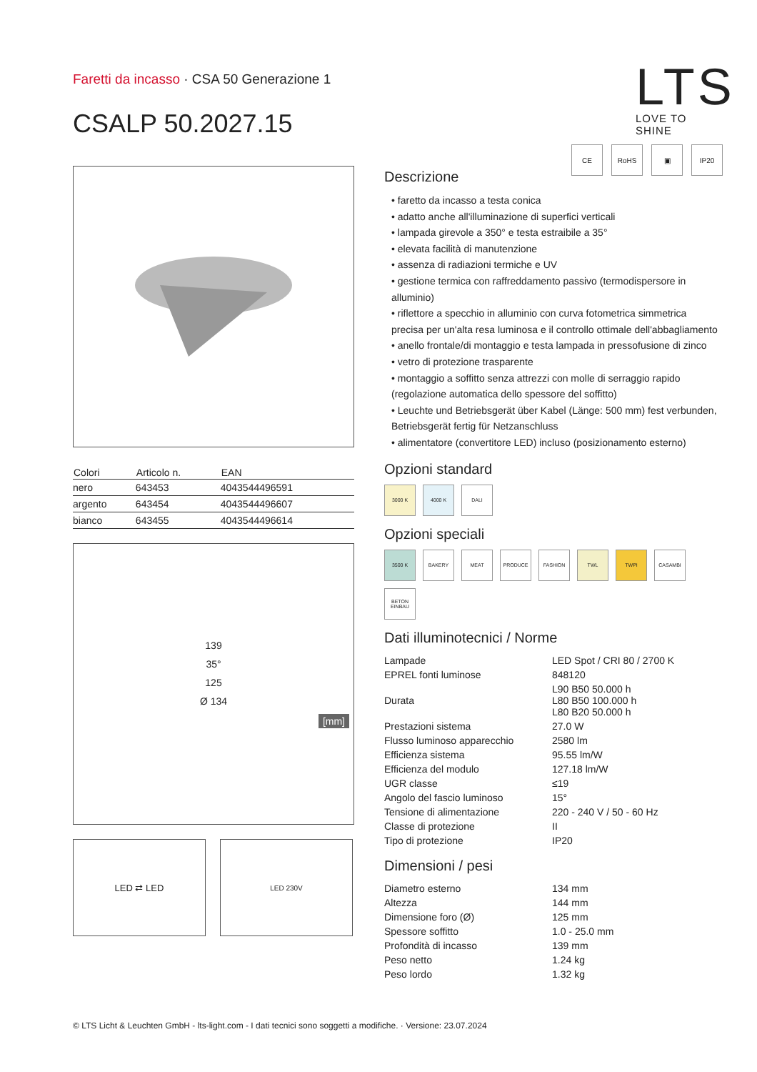Faretti da incasso · CSA 50 Generazione 1
CSALP 50.2027.15
LTS
LOVE TO SHINE
CE RoHS ▣ IP20
| Colori | Articolo n. | EAN |
| --- | --- | --- |
| nero | 643453 | 4043544496591 |
| argento | 643454 | 4043544496607 |
| bianco | 643455 | 4043544496614 |
139
35°
125
Ø 134
[mm]
LED ⇄ LED
LED 230V
Descrizione
• faretto da incasso a testa conica
• adatto anche all'illuminazione di superfici verticali
• lampada girevole a 350° e testa estraibile a 35°
• elevata facilità di manutenzione
• assenza di radiazioni termiche e UV
• gestione termica con raffreddamento passivo (termodispersore in alluminio)
• riflettore a specchio in alluminio con curva fotometrica simmetrica precisa per un'alta resa luminosa e il controllo ottimale dell'abbagliamento
• anello frontale/di montaggio e testa lampada in pressofusione di zinco
• vetro di protezione trasparente
• montaggio a soffitto senza attrezzi con molle di serraggio rapido (regolazione automatica dello spessore del soffitto)
• Leuchte und Betriebsgerät über Kabel (Länge: 500 mm) fest verbunden, Betriebsgerät fertig für Netzanschluss
• alimentatore (convertitore LED) incluso (posizionamento esterno)
Opzioni standard
3000 K
4000 K
DALI
Opzioni speciali
3500 K
BAKERY
MEAT
PRODUCE
FASHION
TWL
TWPI
CASAMBI
BETON EINBAU
Dati illuminotecnici / Norme
| Lampade | LED Spot / CRI 80 / 2700 K |
| EPREL fonti luminose | 848120 |
| Durata | L90 B50 50.000 h L80 B50 100.000 h L80 B20 50.000 h |
| Prestazioni sistema | 27.0 W |
| Flusso luminoso apparecchio | 2580 lm |
| Efficienza sistema | 95.55 lm/W |
| Efficienza del modulo | 127.18 lm/W |
| UGR classe | ≤19 |
| Angolo del fascio luminoso | 15° |
| Tensione di alimentazione | 220 - 240 V / 50 - 60 Hz |
| Classe di protezione | II |
| Tipo di protezione | IP20 |
Dimensioni / pesi
| Diametro esterno | 134 mm |
| Altezza | 144 mm |
| Dimensione foro (Ø) | 125 mm |
| Spessore soffitto | 1.0 - 25.0 mm |
| Profondità di incasso | 139 mm |
| Peso netto | 1.24 kg |
| Peso lordo | 1.32 kg |
© LTS Licht & Leuchten GmbH - lts-light.com - I dati tecnici sono soggetti a modifiche. · Versione: 23.07.2024